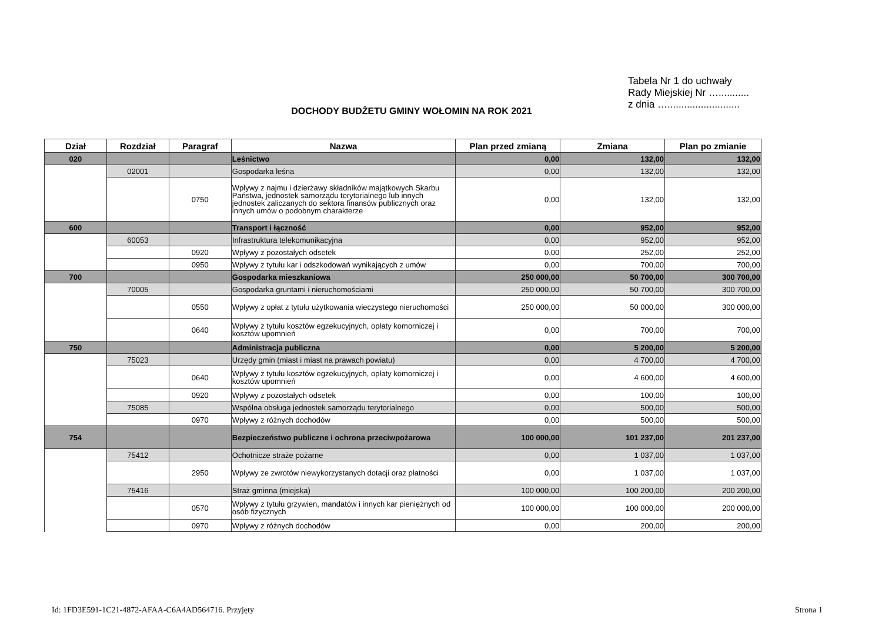Tabela Nr 1 do uchwały
Rady Miejskiej Nr …...........
z dnia …..........................
DOCHODY BUDŻETU GMINY WOŁOMIN NA ROK 2021
| Dział | Rozdział | Paragraf | Nazwa | Plan przed zmianą | Zmiana | Plan po zmianie |
| --- | --- | --- | --- | --- | --- | --- |
| 020 | | | Leśnictwo | 0,00 | 132,00 | 132,00 |
| | 02001 | | Gospodarka leśna | 0,00 | 132,00 | 132,00 |
| | | 0750 | Wpływy z najmu i dzierżawy składników majątkowych Skarbu Państwa, jednostek samorządu terytorialnego lub innych jednostek zaliczanych do sektora finansów publicznych oraz innych umów o podobnym charakterze | 0,00 | 132,00 | 132,00 |
| 600 | | | Transport i łączność | 0,00 | 952,00 | 952,00 |
| | 60053 | | Infrastruktura telekomunikacyjna | 0,00 | 952,00 | 952,00 |
| | | 0920 | Wpływy z pozostałych odsetek | 0,00 | 252,00 | 252,00 |
| | | 0950 | Wpływy z tytułu kar i odszkodowań wynikających z umów | 0,00 | 700,00 | 700,00 |
| 700 | | | Gospodarka mieszkaniowa | 250 000,00 | 50 700,00 | 300 700,00 |
| | 70005 | | Gospodarka gruntami i nieruchomościami | 250 000,00 | 50 700,00 | 300 700,00 |
| | | 0550 | Wpływy z opłat z tytułu użytkowania wieczystego nieruchomości | 250 000,00 | 50 000,00 | 300 000,00 |
| | | 0640 | Wpływy z tytułu kosztów egzekucyjnych, opłaty komorniczej i kosztów upomnień | 0,00 | 700,00 | 700,00 |
| 750 | | | Administracja publiczna | 0,00 | 5 200,00 | 5 200,00 |
| | 75023 | | Urzędy gmin (miast i miast na prawach powiatu) | 0,00 | 4 700,00 | 4 700,00 |
| | | 0640 | Wpływy z tytułu kosztów egzekucyjnych, opłaty komorniczej i kosztów upomnień | 0,00 | 4 600,00 | 4 600,00 |
| | | 0920 | Wpływy z pozostałych odsetek | 0,00 | 100,00 | 100,00 |
| | 75085 | | Wspólna obsługa jednostek samorządu terytorialnego | 0,00 | 500,00 | 500,00 |
| | | 0970 | Wpływy z różnych dochodów | 0,00 | 500,00 | 500,00 |
| 754 | | | Bezpieczeństwo publiczne i ochrona przeciwpożarowa | 100 000,00 | 101 237,00 | 201 237,00 |
| | 75412 | | Ochotnicze straże pożarne | 0,00 | 1 037,00 | 1 037,00 |
| | | 2950 | Wpływy ze zwrotów niewykorzystanych dotacji oraz płatności | 0,00 | 1 037,00 | 1 037,00 |
| | 75416 | | Straż gminna (miejska) | 100 000,00 | 100 200,00 | 200 200,00 |
| | | 0570 | Wpływy z tytułu grzywien, mandatów i innych kar pieniężnych od osób fizycznych | 100 000,00 | 100 000,00 | 200 000,00 |
| | | 0970 | Wpływy z różnych dochodów | 0,00 | 200,00 | 200,00 |
Id: 1FD3E591-1C21-4872-AFAA-C6A4AD564716. Przyjęty
Strona 1